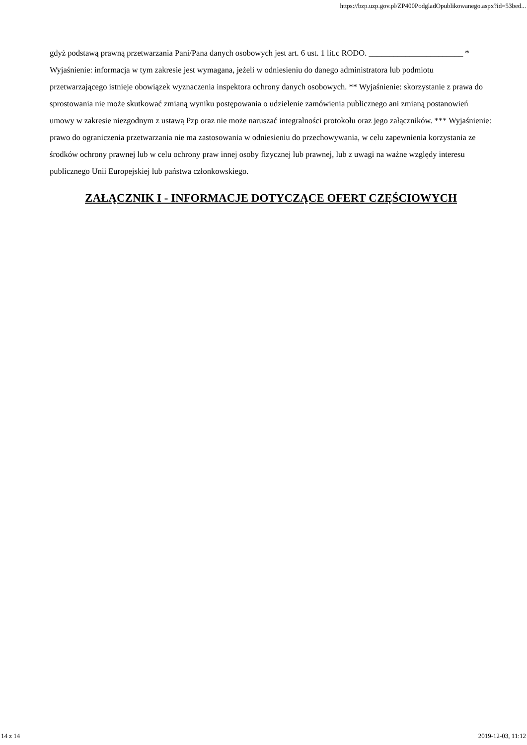https://bzp.uzp.gov.pl/ZP400PodgladOpublikowanego.aspx?id=53bed...
gdyż podstawą prawną przetwarzania Pani/Pana danych osobowych jest art. 6 ust. 1 lit.c RODO. _______________________ * Wyjaśnienie: informacja w tym zakresie jest wymagana, jeżeli w odniesieniu do danego administratora lub podmiotu przetwarzającego istnieje obowiązek wyznaczenia inspektora ochrony danych osobowych. ** Wyjaśnienie: skorzystanie z prawa do sprostowania nie może skutkować zmianą wyniku postępowania o udzielenie zamówienia publicznego ani zmianą postanowień umowy w zakresie niezgodnym z ustawą Pzp oraz nie może naruszać integralności protokołu oraz jego załączników. *** Wyjaśnienie: prawo do ograniczenia przetwarzania nie ma zastosowania w odniesieniu do przechowywania, w celu zapewnienia korzystania ze środków ochrony prawnej lub w celu ochrony praw innej osoby fizycznej lub prawnej, lub z uwagi na ważne względy interesu publicznego Unii Europejskiej lub państwa członkowskiego.
ZAŁĄCZNIK I - INFORMACJE DOTYCZĄCE OFERT CZĘŚCIOWYCH
14 z 14 2019-12-03, 11:12